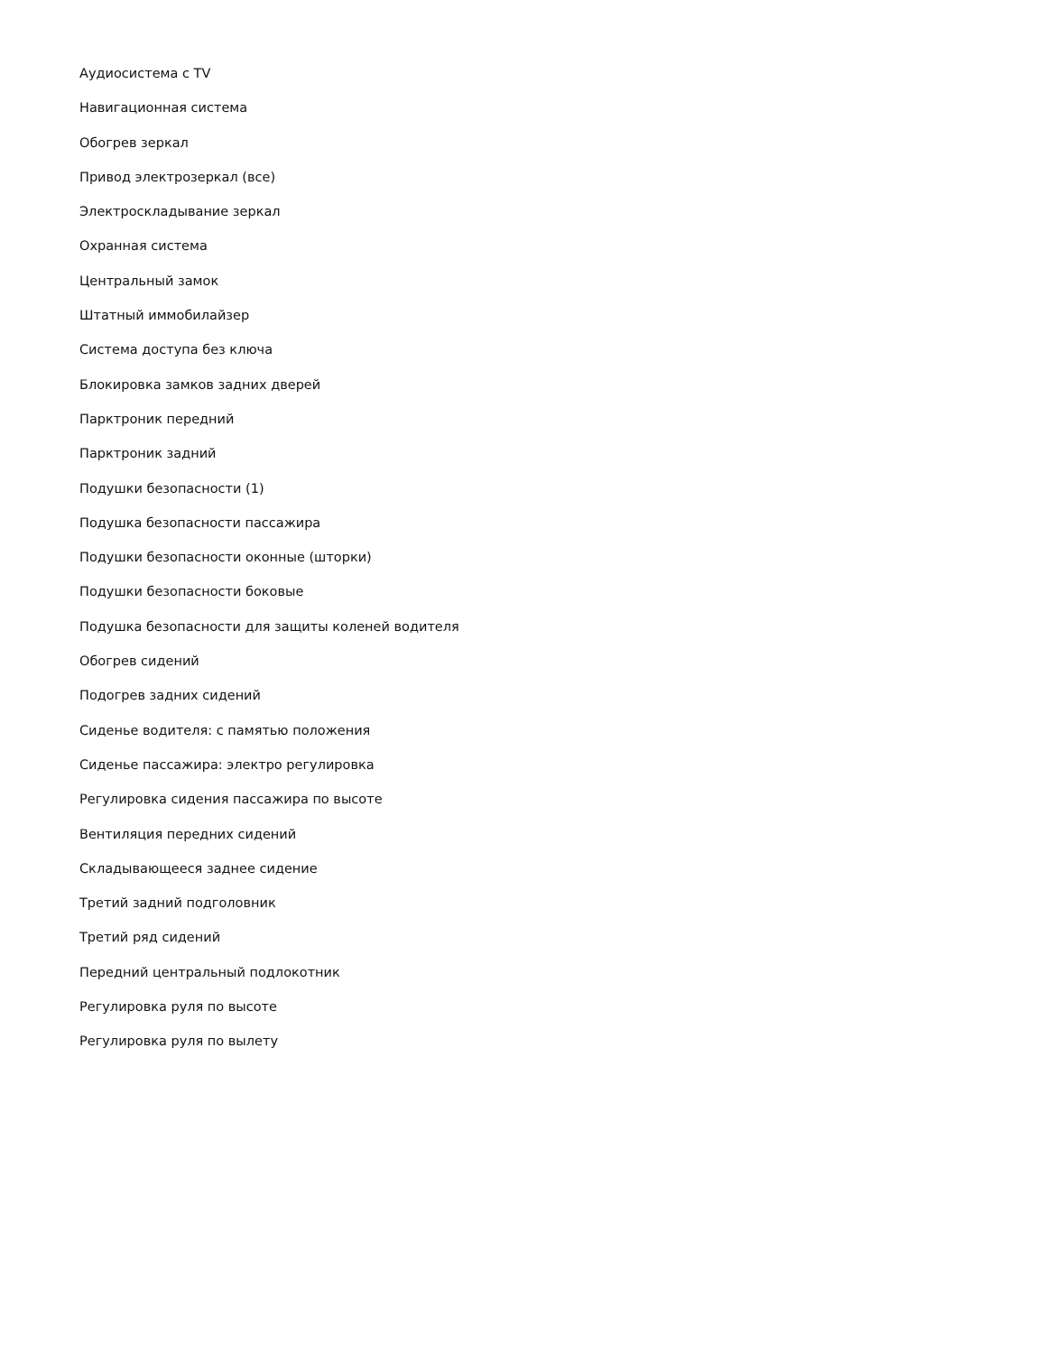Аудиосистема с TV
Навигационная система
Обогрев зеркал
Привод электрозеркал (все)
Электроскладывание зеркал
Охранная система
Центральный замок
Штатный иммобилайзер
Система доступа без ключа
Блокировка замков задних дверей
Парктроник передний
Парктроник задний
Подушки безопасности (1)
Подушка безопасности пассажира
Подушки безопасности оконные (шторки)
Подушки безопасности боковые
Подушка безопасности для защиты коленей водителя
Обогрев сидений
Подогрев задних сидений
Сиденье водителя: с памятью положения
Сиденье пассажира: электро регулировка
Регулировка сидения пассажира по высоте
Вентиляция передних сидений
Складывающееся заднее сидение
Третий задний подголовник
Третий ряд сидений
Передний центральный подлокотник
Регулировка руля по высоте
Регулировка руля по вылету